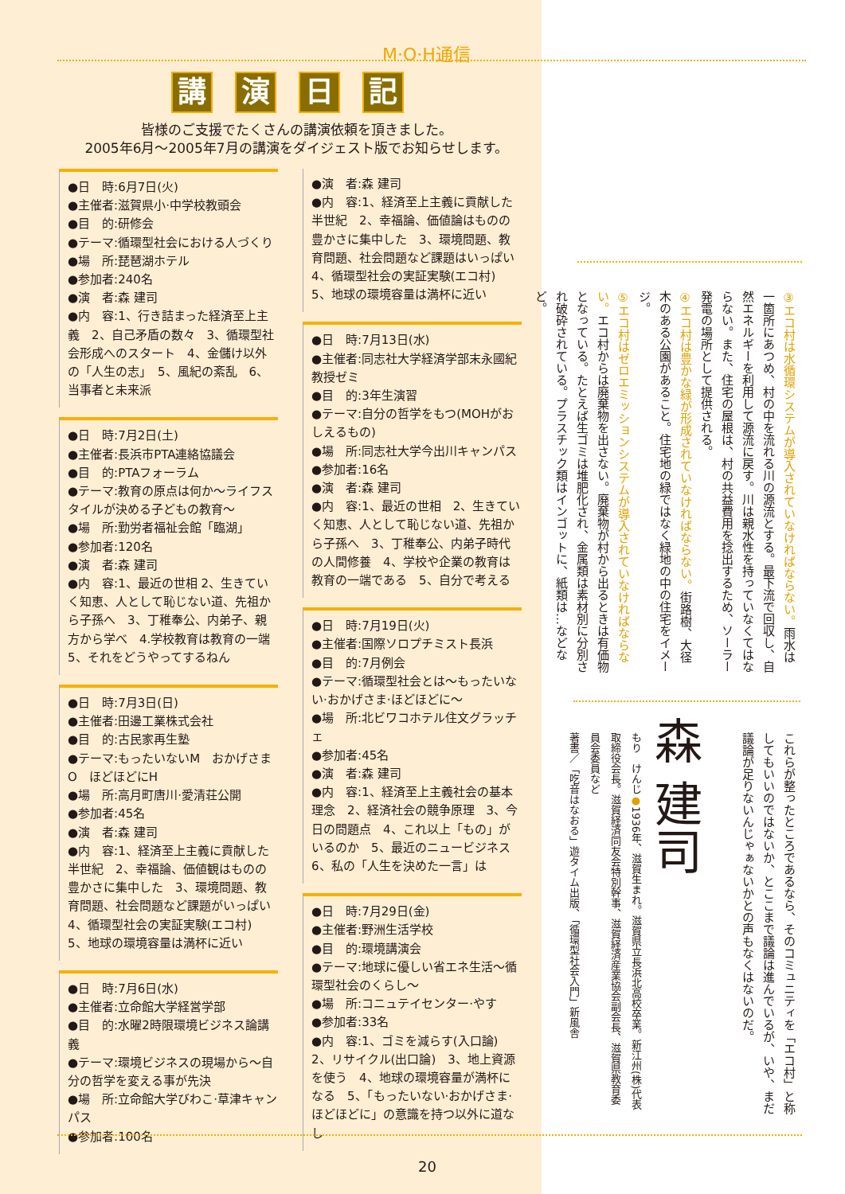M·O·H通信
講演日記
皆様のご支援でたくさんの講演依頼を頂きました。
2005年6月～2005年7月の講演をダイジェスト版でお知らせします。
●日　時:6月7日(火)
●主催者:滋賀県小·中学校教頭会
●目　的:研修会
●テーマ:循環型社会における人づくり
●場　所:琵琶湖ホテル
●参加者:240名
●演　者:森 建司
●内　容:1、行き詰まった経済至上主義　2、自己矛盾の数々　3、循環型社会形成へのスタート　4、金儲け以外の「人生の志」　5、風紀の紊乱　6、当事者と未来派
●日　時:7月2日(土)
●主催者:長浜市PTA連絡協議会
●目　的:PTAフォーラム
●テーマ:教育の原点は何か～ライフスタイルが決める子どもの教育～
●場　所:勤労者福祉会館「臨湖」
●参加者:120名
●演　者:森 建司
●内　容:1、最近の世相 2、生きていく知恵、人として恥じない道、先祖から子孫へ　3、丁稚奉公、内弟子、親方から学べ　4.学校教育は教育の一端　5、それをどうやってするねん
●日　時:7月3日(日)
●主催者:田邊工業株式会社
●目　的:古民家再生塾
●テーマ:もったいないM　おかげさまO　ほどほどにH
●場　所:高月町唐川·愛清荘公開
●参加者:45名
●演　者:森 建司
●内　容:1、経済至上主義に貢献した半世紀　2、幸福論、価値観はものの豊かさに集中した　3、環境問題、教育問題、社会問題など課題がいっぱい　4、循環型社会の実証実験(エコ村)　5、地球の環境容量は満杯に近い
●日　時:7月6日(水)
●主催者:立命館大学経営学部
●目　的:水曜2時限環境ビジネス論講義
●テーマ:環境ビジネスの現場から～自分の哲学を変える事が先決
●場　所:立命館大学びわこ·草津キャンパス
●参加者:100名
●演　者:森 建司
●内　容:1、経済至上主義に貢献した半世紀　2、幸福論、価値論はものの豊かさに集中した　3、環境問題、教育問題、社会問題など課題はいっぱい
4、循環型社会の実証実験(エコ村)
5、地球の環境容量は満杯に近い
●日　時:7月13日(水)
●主催者:同志社大学経済学部末永國紀教授ゼミ
●目　的:3年生演習
●テーマ:自分の哲学をもつ(MOHがおしえるもの)
●場　所:同志社大学今出川キャンパス
●参加者:16名
●演　者:森 建司
●内　容:1、最近の世相　2、生きていく知恵、人として恥じない道、先祖から子孫へ　3、丁稚奉公、内弟子時代の人間修養　4、学校や企業の教育は教育の一端である　5、自分で考える
●日　時:7月19日(火)
●主催者:国際ソロプチミスト長浜
●目　的:7月例会
●テーマ:循環型社会とは～もったいない·おかげさま·ほどほどに～
●場　所:北ビワコホテル住文グラッチェ
●参加者:45名
●演　者:森 建司
●内　容:1、経済至上主義社会の基本理念　2、経済社会の競争原理　3、今日の問題点　4、これ以上「もの」がいるのか　5、最近のニュービジネス　6、私の「人生を決めた一言」は
●日　時:7月29日(金)
●主催者:野洲生活学校
●目　的:環境講演会
●テーマ:地球に優しい省エネ生活～循環型社会のくらし～
●場　所:コニュテイセンター·やす
●参加者:33名
●内　容:1、ゴミを減らす(入口論)　2、リサイクル(出口論)　3、地上資源を使う　4、地球の環境容量が満杯になる　5、「もったいない·おかげさま·ほどほどに」の意識を持つ以外に道なし
③エコ村は水循環システムが導入されていなければならない。雨水は一箇所にあつめ、村の中を流れる川の源流とする。最下流で回収し、自然エネルギーを利用して源流に戻す。川は親水性を持っていなくてはならない。また、住宅の屋根は、村の共益費用を捻出するため、ソーラー発電の場所として提供される。
④エコ村は豊かな緑が形成されていなければならない。街路樹、大径木のある公園があること。住宅地の緑ではなく緑地の中の住宅をイメージ。
⑤エコ村はゼロエミッションシステムが導入されていなければならない。エコ村からは廃棄物を出さない。廃棄物が村から出るときは有価物となっている。たとえば生ゴミは堆肥化され、金属類は素材別に分別され破砕されている。プラスチック類はインゴットに、紙類は…などなど。
これらが整ったところであるなら、そのコミュニティを「エコ村」と称してもいいのではないか、とここまで議論は進んでいるが、いや、まだ議論が足りないんじゃぁないかとの声もなくはないのだ。
森 建司
もり　けんじ●1936年、滋賀生まれ。滋賀県立長浜北高校卒業。新江州(株)代表取締役会長。滋賀経済同友会特別幹事、滋賀経済産業協会副会長、滋賀県教育委員会委員など
著書／「吃音はなおる」遊タイム出版、「循環型社会入門」新風舎
20